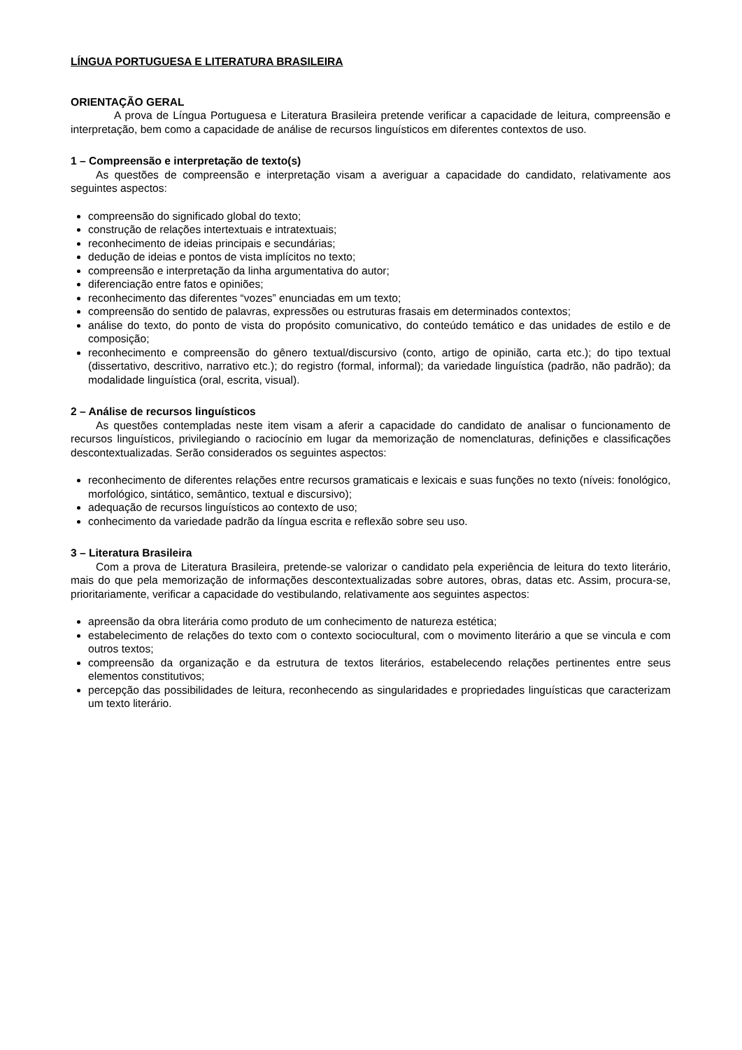LÍNGUA PORTUGUESA E LITERATURA BRASILEIRA
ORIENTAÇÃO GERAL
A prova de Língua Portuguesa e Literatura Brasileira pretende verificar a capacidade de leitura, compreensão e interpretação, bem como a capacidade de análise de recursos linguísticos em diferentes contextos de uso.
1 – Compreensão e interpretação de texto(s)
As questões de compreensão e interpretação visam a averiguar a capacidade do candidato, relativamente aos seguintes aspectos:
compreensão do significado global do texto;
construção de relações intertextuais e intratextuais;
reconhecimento de ideias principais e secundárias;
dedução de ideias e pontos de vista implícitos no texto;
compreensão e interpretação da linha argumentativa do autor;
diferenciação entre fatos e opiniões;
reconhecimento das diferentes “vozes” enunciadas em um texto;
compreensão do sentido de palavras, expressões ou estruturas frasais em determinados contextos;
análise do texto, do ponto de vista do propósito comunicativo, do conteúdo temático e das unidades de estilo e de composição;
reconhecimento e compreensão do gênero textual/discursivo (conto, artigo de opinião, carta etc.); do tipo textual (dissertativo, descritivo, narrativo etc.); do registro (formal, informal); da variedade linguística (padrão, não padrão); da modalidade linguística (oral, escrita, visual).
2 – Análise de recursos linguísticos
As questões contempladas neste item visam a aferir a capacidade do candidato de analisar o funcionamento de recursos linguísticos, privilegiando o raciocínio em lugar da memorização de nomenclaturas, definições e classificações descontextualizadas. Serão considerados os seguintes aspectos:
reconhecimento de diferentes relações entre recursos gramaticais e lexicais e suas funções no texto (níveis: fonológico, morfológico, sintático, semântico, textual e discursivo);
adequação de recursos linguísticos ao contexto de uso;
conhecimento da variedade padrão da língua escrita e reflexão sobre seu uso.
3 – Literatura Brasileira
Com a prova de Literatura Brasileira, pretende-se valorizar o candidato pela experiência de leitura do texto literário, mais do que pela memorização de informações descontextualizadas sobre autores, obras, datas etc. Assim, procura-se, prioritariamente, verificar a capacidade do vestibulando, relativamente aos seguintes aspectos:
apreensão da obra literária como produto de um conhecimento de natureza estética;
estabelecimento de relações do texto com o contexto sociocultural, com o movimento literário a que se vincula e com outros textos;
compreensão da organização e da estrutura de textos literários, estabelecendo relações pertinentes entre seus elementos constitutivos;
percepção das possibilidades de leitura, reconhecendo as singularidades e propriedades linguísticas que caracterizam um texto literário.